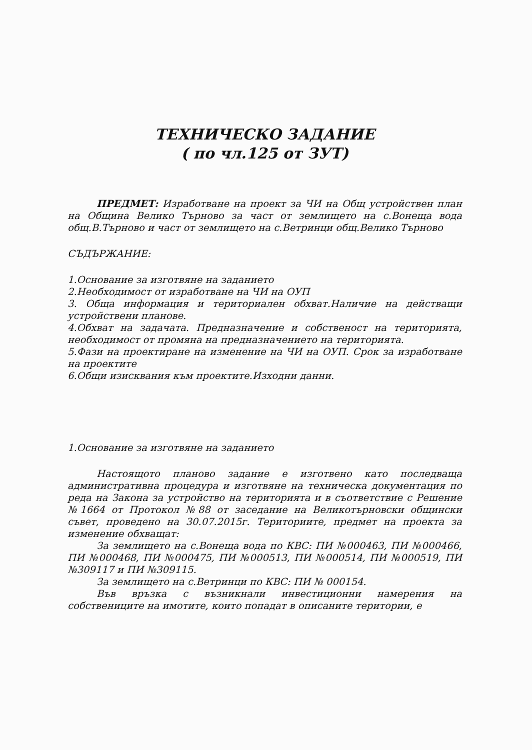ТЕХНИЧЕСКО ЗАДАНИЕ
( по чл.125 от ЗУТ)
ПРЕДМЕТ: Изработване на проект за ЧИ на Общ устройствен план на Община Велико Търново за част от землището на с.Вонеща вода общ.В.Търново и част от землището на с.Ветринци общ.Велико Търново
СЪДЪРЖАНИЕ:
1.Основание за изготвяне на заданието
2.Необходимост от изработване на ЧИ на ОУП
3. Обща информация и териториален обхват.Наличие на действащи устройствени планове.
4.Обхват на задачата. Предназначение и собственост на територията, необходимост от промяна на предназначението на територията.
5.Фази на проектиране на изменение на ЧИ на ОУП. Срок за изработване на проектите
6.Общи изисквания към проектите.Изходни данни.
1.Основание за изготвяне на заданието
Настоящото планово задание е изготвено като последваща административна процедура и изготвяне на техническа документация по реда на Закона за устройство на територията и в съответствие с Решение №1664 от Протокол №88 от заседание на Великотърновски общински съвет, проведено на 30.07.2015г. Териториите, предмет на проекта за изменение обхващат:
За землището на с.Вонеща вода по КВС: ПИ №000463, ПИ №000466, ПИ №000468, ПИ №000475, ПИ №000513, ПИ №000514, ПИ №000519, ПИ №309117 и ПИ №309115.
За землището на с.Ветринци по КВС: ПИ № 000154.
Във връзка с възникнали инвестиционни намерения на собствениците на имотите, които попадат в описаните територии, е